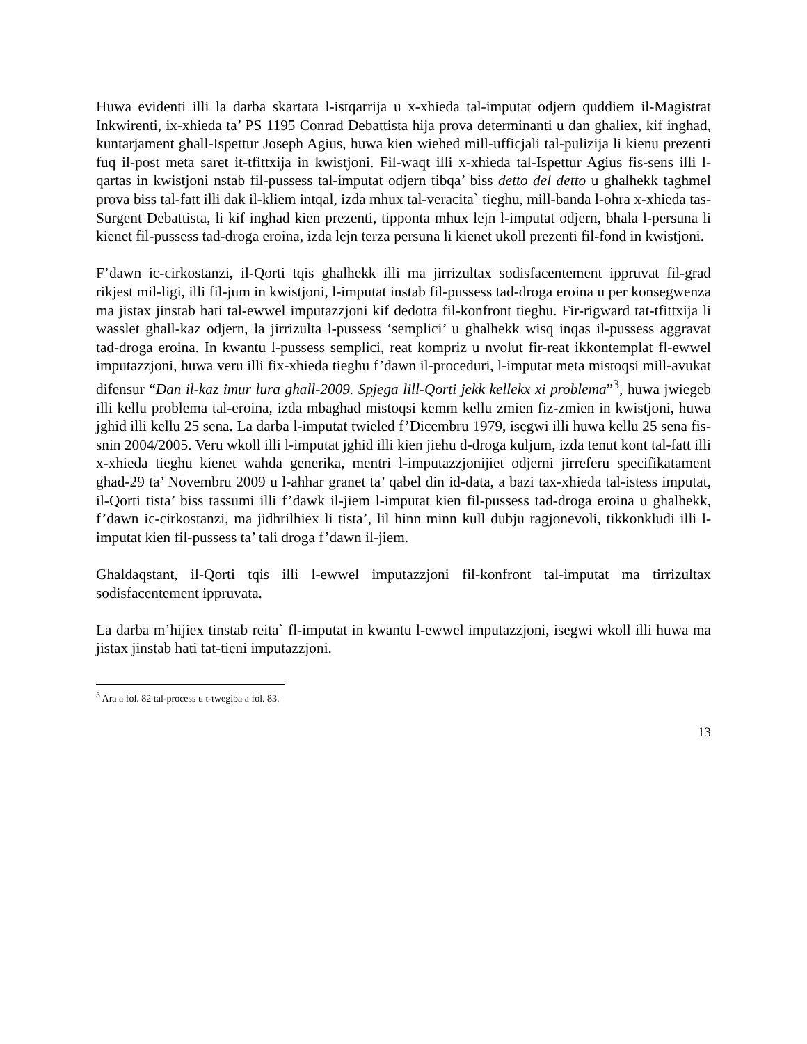Huwa evidenti illi la darba skartata l-istqarrija u x-xhieda tal-imputat odjern quddiem il-Magistrat Inkwirenti, ix-xhieda ta’ PS 1195 Conrad Debattista hija prova determinanti u dan ghaliex, kif inghad, kuntarjament ghall-Ispettur Joseph Agius, huwa kien wiehed mill-ufficjali tal-pulizija li kienu prezenti fuq il-post meta saret it-tfittxija in kwistjoni. Fil-waqt illi x-xhieda tal-Ispettur Agius fis-sens illi l-qartas in kwistjoni nstab fil-pussess tal-imputat odjern tibqa’ biss detto del detto u ghalhekk taghmel prova biss tal-fatt illi dak il-kliem intqal, izda mhux tal-veracita` tieghu, mill-banda l-ohra x-xhieda tas-Surgent Debattista, li kif inghad kien prezenti, tipponta mhux lejn l-imputat odjern, bhala l-persuna li kienet fil-pussess tad-droga eroina, izda lejn terza persuna li kienet ukoll prezenti fil-fond in kwistjoni.
F’dawn ic-cirkostanzi, il-Qorti tqis ghalhekk illi ma jirrizultax sodisfacentement ippruvat fil-grad rikjest mil-ligi, illi fil-jum in kwistjoni, l-imputat instab fil-pussess tad-droga eroina u per konsegwenza ma jistax jinstab hati tal-ewwel imputazzjoni kif dedotta fil-konfront tieghu. Fir-rigward tat-tfittxija li wasslet ghall-kaz odjern, la jirrizulta l-pussess ‘semplici’ u ghalhekk wisq inqas il-pussess aggravat tad-droga eroina. In kwantu l-pussess semplici, reat kompriz u nvolut fir-reat ikkontemplat fl-ewwel imputazzjoni, huwa veru illi fix-xhieda tieghu f’dawn il-proceduri, l-imputat meta mistoqsi mill-avukat difensur “Dan il-kaz imur lura ghall-2009. Spjega lill-Qorti jekk kellekx xi problema”<sup>3</sup>, huwa jwiegeb illi kellu problema tal-eroina, izda mbaghad mistoqsi kemm kellu zmien fiz-zmien in kwistjoni, huwa jghid illi kellu 25 sena. La darba l-imputat twieled f’Dicembru 1979, isegwi illi huwa kellu 25 sena fis-snin 2004/2005. Veru wkoll illi l-imputat jghid illi kien jiehu d-droga kuljum, izda tenut kont tal-fatt illi x-xhieda tieghu kienet wahda generika, mentri l-imputazzjonijiet odjerni jirreferu specifikatament ghad-29 ta’ Novembru 2009 u l-ahhar granet ta’ qabel din id-data, a bazi tax-xhieda tal-istess imputat, il-Qorti tista’ biss tassumi illi f’dawk il-jiem l-imputat kien fil-pussess tad-droga eroina u ghalhekk, f’dawn ic-cirkostanzi, ma jidhrilhiex li tista’, lil hinn minn kull dubju ragjonevoli, tikkonkludi illi l-imputat kien fil-pussess ta’ tali droga f’dawn il-jiem.
Ghaldaqstant, il-Qorti tqis illi l-ewwel imputazzjoni fil-konfront tal-imputat ma tirrizultax sodisfacentement ippruvata.
La darba m’hijiex tinstab reita` fl-imputat in kwantu l-ewwel imputazzjoni, isegwi wkoll illi huwa ma jistax jinstab hati tat-tieni imputazzjoni.
<sup>3</sup> Ara a fol. 82 tal-process u t-twegiba a fol. 83.
13